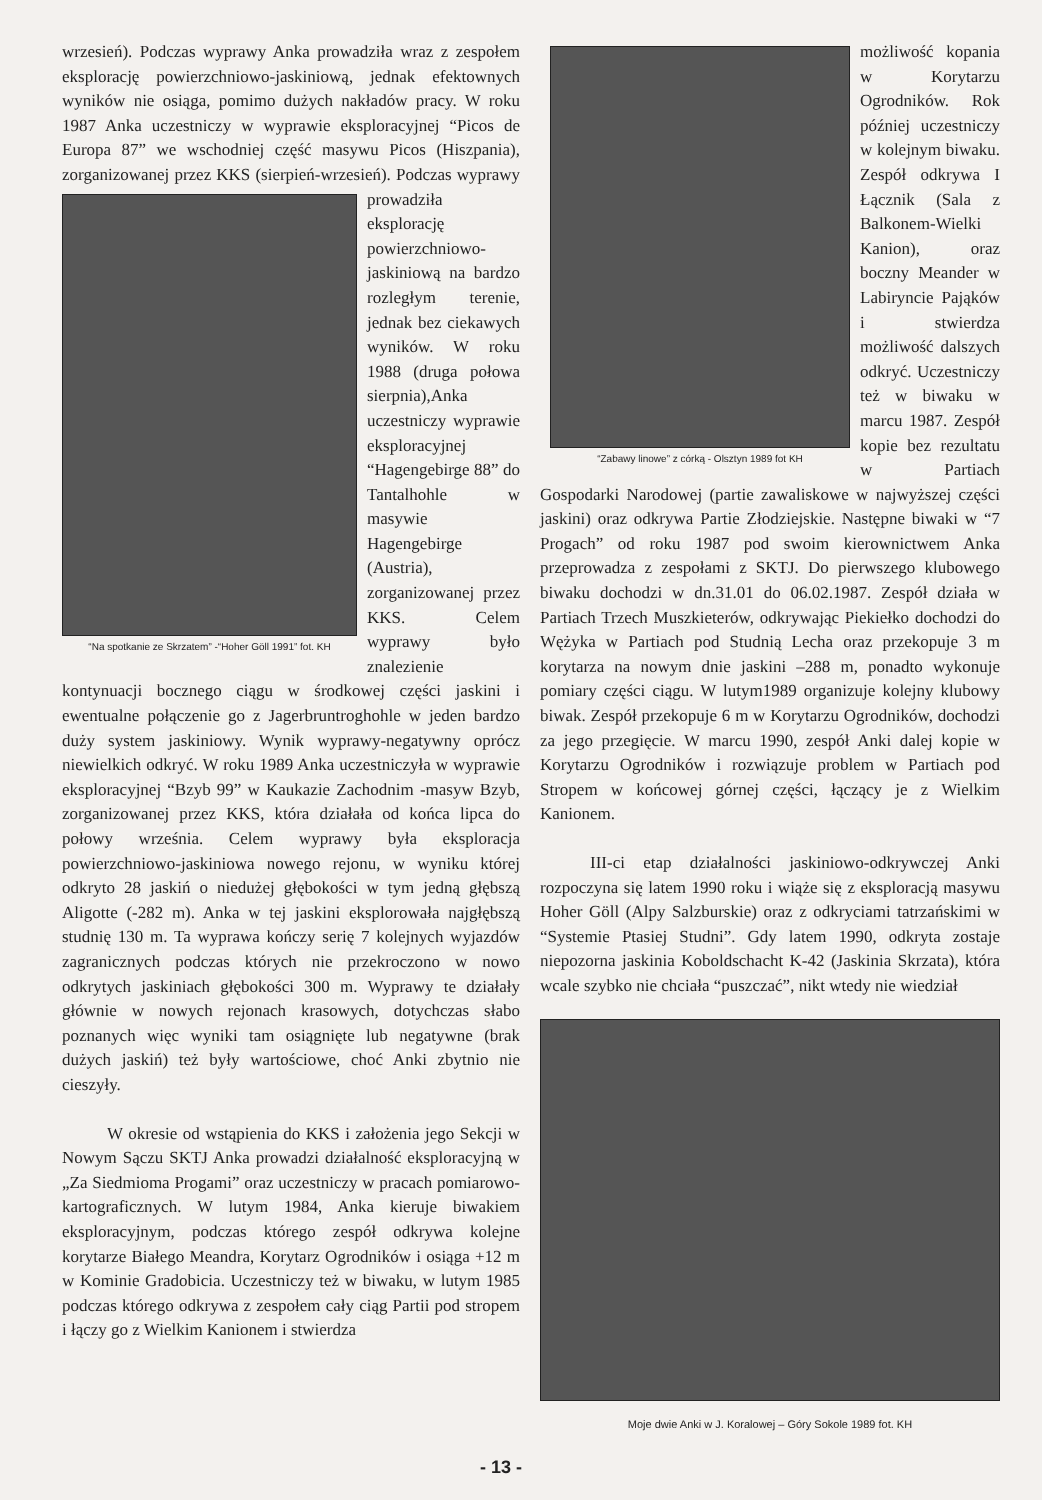wrzesień). Podczas wyprawy Anka prowadziła wraz z zespołem eksplorację powierzchniowo-jaskiniową, jednak efektownych wyników nie osiąga, pomimo dużych nakładów pracy. W roku 1987 Anka uczestniczy w wyprawie eksploracyjnej “Picos de Europa 87” we wschodniej część masywu Picos (Hiszpania), zorganizowanej przez KKS
“Na spotkanie ze Skrzatem” -“Hoher Göll 1991” fot. KH
(sierpień-wrzesień). Podczas wyprawy prowadziła eksplorację powierzchniowo-jaskiniową na bardzo rozległym terenie, jednak bez ciekawych wyników. W roku 1988 (druga połowa sierpnia),Anka uczestniczy wyprawie eksploracyjnej “Hagengebirge 88” do Tantalhohle w masywie Hagengebirge (Austria), zorganizowanej przez KKS. Celem wyprawy było znalezienie kontynuacji bocznego ciągu w środkowej części jaskini i ewentualne połączenie go z Jagerbruntroghohle w jeden bardzo duży system jaskiniowy. Wynik wyprawy-negatywny oprócz niewielkich odkryć. W roku 1989 Anka uczestniczyła w wyprawie eksploracyjnej “Bzyb 99” w Kaukazie Zachodnim -masyw Bzyb, zorganizowanej przez KKS, która działała od końca lipca do połowy września. Celem wyprawy była eksploracja powierzchniowo-jaskiniowa nowego rejonu, w wyniku której odkryto 28 jaskiń o niedużej głębokości w tym jedną głębszą Aligotte (-282 m). Anka w tej jaskini eksplorowała najgłębszą studnię 130 m. Ta wyprawa kończy serię 7 kolejnych wyjazdów zagranicznych podczas których nie przekroczono w nowo odkrytych jaskiniach głębokości 300 m. Wyprawy te działały głównie w nowych rejonach krasowych, dotychczas słabo poznanych więc wyniki tam osiągnięte lub negatywne (brak dużych jaskiń) też były wartościowe, choć Anki zbytnio nie cieszyły.
W okresie od wstąpienia do KKS i założenia jego Sekcji w Nowym Sączu SKTJ Anka prowadzi działalność eksploracyjną w „Za Siedmioma Progami” oraz uczestniczy w pracach pomiarowo-kartograficznych. W lutym 1984, Anka kieruje biwakiem eksploracyjnym, podczas którego zespół odkrywa kolejne korytarze Białego Meandra, Korytarz Ogrodników i osiąga +12 m w Kominie Gradobicia. Uczestniczy też w biwaku, w lutym 1985 podczas którego odkrywa z zespołem cały ciąg Partii pod stropem i łączy go z Wielkim Kanionem i stwierdza
“Zabawy linowe” z córką - Olsztyn 1989 fot KH
możliwość kopania w Korytarzu Ogrodników. Rok później uczestniczy w kolejnym biwaku. Zespół odkrywa I Łącznik (Sala z Balkonem-Wielki Kanion), oraz boczny Meander w Labiryncie Pająków i stwierdza możliwość dalszych odkryć. Uczestniczy też w biwaku w marcu 1987. Zespół kopie bez rezultatu w Partiach Gospodarki Narodowej (partie zawaliskowe w najwyższej części jaskini) oraz odkrywa Partie Złodziejskie. Następne biwaki w “7 Progach” od roku 1987 pod swoim kierownictwem Anka przeprowadza z zespołami z SKTJ. Do pierwszego klubowego biwaku dochodzi w dn.31.01 do 06.02.1987. Zespół działa w Partiach Trzech Muszkieterów, odkrywając Piekiełko dochodzi do Wężyka w Partiach pod Studnią Lecha oraz przekopuje 3 m korytarza na nowym dnie jaskini –288 m, ponadto wykonuje pomiary części ciągu. W lutym1989 organizuje kolejny klubowy biwak. Zespół przekopuje 6 m w Korytarzu Ogrodników, dochodzi za jego przegięcie. W marcu 1990, zespół Anki dalej kopie w Korytarzu Ogrodników i rozwiązuje problem w Partiach pod Stropem w końcowej górnej części, łączący je z Wielkim Kanionem.
III-ci etap działalności jaskiniowo-odkrywczej Anki rozpoczyna się latem 1990 roku i wiąże się z eksploracją masywu Hoher Göll (Alpy Salzburskie) oraz z odkryciami tatrzańskimi w “Systemie Ptasiej Studni”. Gdy latem 1990, odkryta zostaje niepozorna jaskinia Koboldschacht K-42 (Jaskinia Skrzata), która wcale szybko nie chciała “puszczać”, nikt wtedy nie wiedział
Moje dwie Anki w J. Koralowej – Góry Sokole 1989 fot. KH
- 13 -